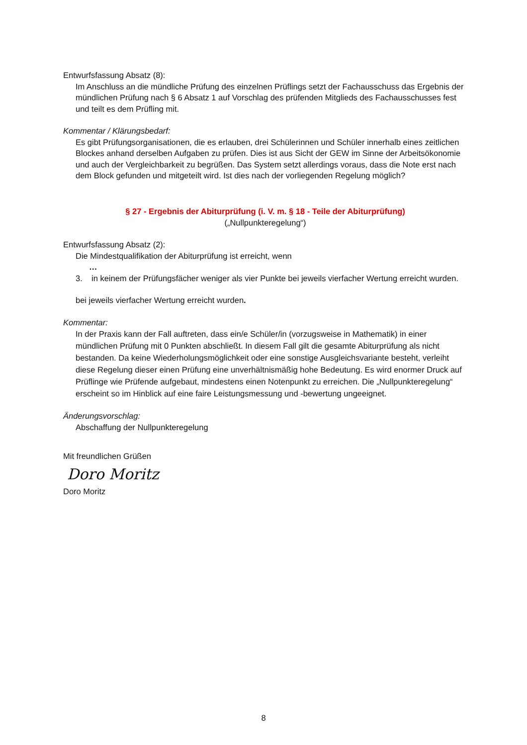Entwurfsfassung Absatz (8):
Im Anschluss an die mündliche Prüfung des einzelnen Prüflings setzt der Fachausschuss das Ergebnis der mündlichen Prüfung nach § 6 Absatz 1 auf Vorschlag des prüfenden Mitglieds des Fachausschusses fest und teilt es dem Prüfling mit.
Kommentar / Klärungsbedarf:
Es gibt Prüfungsorganisationen, die es erlauben, drei Schülerinnen und Schüler innerhalb eines zeitlichen Blockes anhand derselben Aufgaben zu prüfen. Dies ist aus Sicht der GEW im Sinne der Arbeitsökonomie und auch der Vergleichbarkeit zu begrüßen. Das System setzt allerdings voraus, dass die Note erst nach dem Block gefunden und mitgeteilt wird. Ist dies nach der vorliegenden Regelung möglich?
§ 27 - Ergebnis der Abiturprüfung (i. V. m. § 18 - Teile der Abiturprüfung)
(„Nullpunkteregelung“)
Entwurfsfassung Absatz (2):
Die Mindestqualifikation der Abiturprüfung ist erreicht, wenn
…
3. in keinem der Prüfungsfächer weniger als vier Punkte bei jeweils vierfacher Wertung erreicht wurden.
bei jeweils vierfacher Wertung erreicht wurden.
Kommentar:
In der Praxis kann der Fall auftreten, dass ein/e Schüler/in (vorzugsweise in Mathematik) in einer mündlichen Prüfung mit 0 Punkten abschließt. In diesem Fall gilt die gesamte Abiturprüfung als nicht bestanden. Da keine Wiederholungsmöglichkeit oder eine sonstige Ausgleichsvariante besteht, verleiht diese Regelung dieser einen Prüfung eine unverhältnismäßig hohe Bedeutung. Es wird enormer Druck auf Prüflinge wie Prüfende aufgebaut, mindestens einen Notenpunkt zu erreichen. Die „Nullpunkteregelung“ erscheint so im Hinblick auf eine faire Leistungsmessung und -bewertung ungeeignet.
Änderungsvorschlag:
Abschaffung der Nullpunkteregelung
Mit freundlichen Grüßen
Doro Moritz
Doro Moritz
8